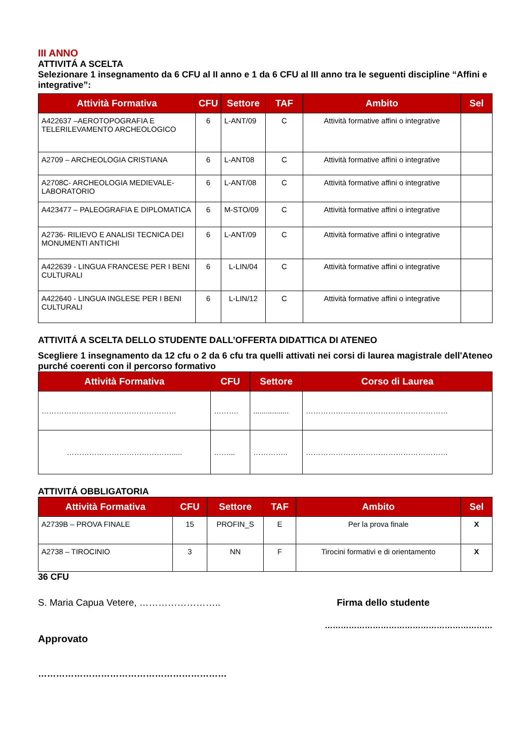III ANNO
ATTIVITÁ A SCELTA
Selezionare 1 insegnamento da 6 CFU al II anno e 1 da 6 CFU al III anno tra le seguenti discipline “Affini e integrative”:
| Attività Formativa | CFU | Settore | TAF | Ambito | Sel |
| --- | --- | --- | --- | --- | --- |
| A422637 –AEROTOPOGRAFIA E TELERILEVAMENTO ARCHEOLOGICO | 6 | L-ANT/09 | C | Attività formative affini o integrative | |
| A2709 – ARCHEOLOGIA CRISTIANA | 6 | L-ANT08 | C | Attività formative affini o integrative | |
| A2708C- ARCHEOLOGIA MEDIEVALE-LABORATORIO | 6 | L-ANT/08 | C | Attività formative affini o integrative | |
| A423477 – PALEOGRAFIA E DIPLOMATICA | 6 | M-STO/09 | C | Attività formative affini o integrative | |
| A2736- RILIEVO E ANALISI TECNICA DEI MONUMENTI ANTICHI | 6 | L-ANT/09 | C | Attività formative affini o integrative | |
| A422639 - LINGUA FRANCESE PER I BENI CULTURALI | 6 | L-LIN/04 | C | Attività formative affini o integrative | |
| A422640 - LINGUA INGLESE PER I BENI CULTURALI | 6 | L-LIN/12 | C | Attività formative affini o integrative | |
ATTIVITÁ A SCELTA DELLO STUDENTE DALL’OFFERTA DIDATTICA DI ATENEO
Scegliere 1 insegnamento da 12 cfu o 2 da 6 cfu tra quelli attivati nei corsi di laurea magistrale dell'Ateneo purché coerenti con il percorso formativo
| Attività Formativa | CFU | Settore | Corso di Laurea |
| --- | --- | --- | --- |
| ……………………………………………… | ………. | ................. | ………………………………………………… |
| ……………………………………..... | ……... | ………….. | ………………………………………………… |
ATTIVITÁ OBBLIGATORIA
| Attività Formativa | CFU | Settore | TAF | Ambito | Sel |
| --- | --- | --- | --- | --- | --- |
| A2739B – PROVA FINALE | 15 | PROFIN_S | E | Per la prova finale | X |
| A2738 – TIROCINIO | 3 | NN | F | Tirocini formativi e di orientamento | X |
36 CFU
S. Maria Capua Vetere, ……………………..
Firma dello studente
………………………………………………………
Approvato
………………………………………………………